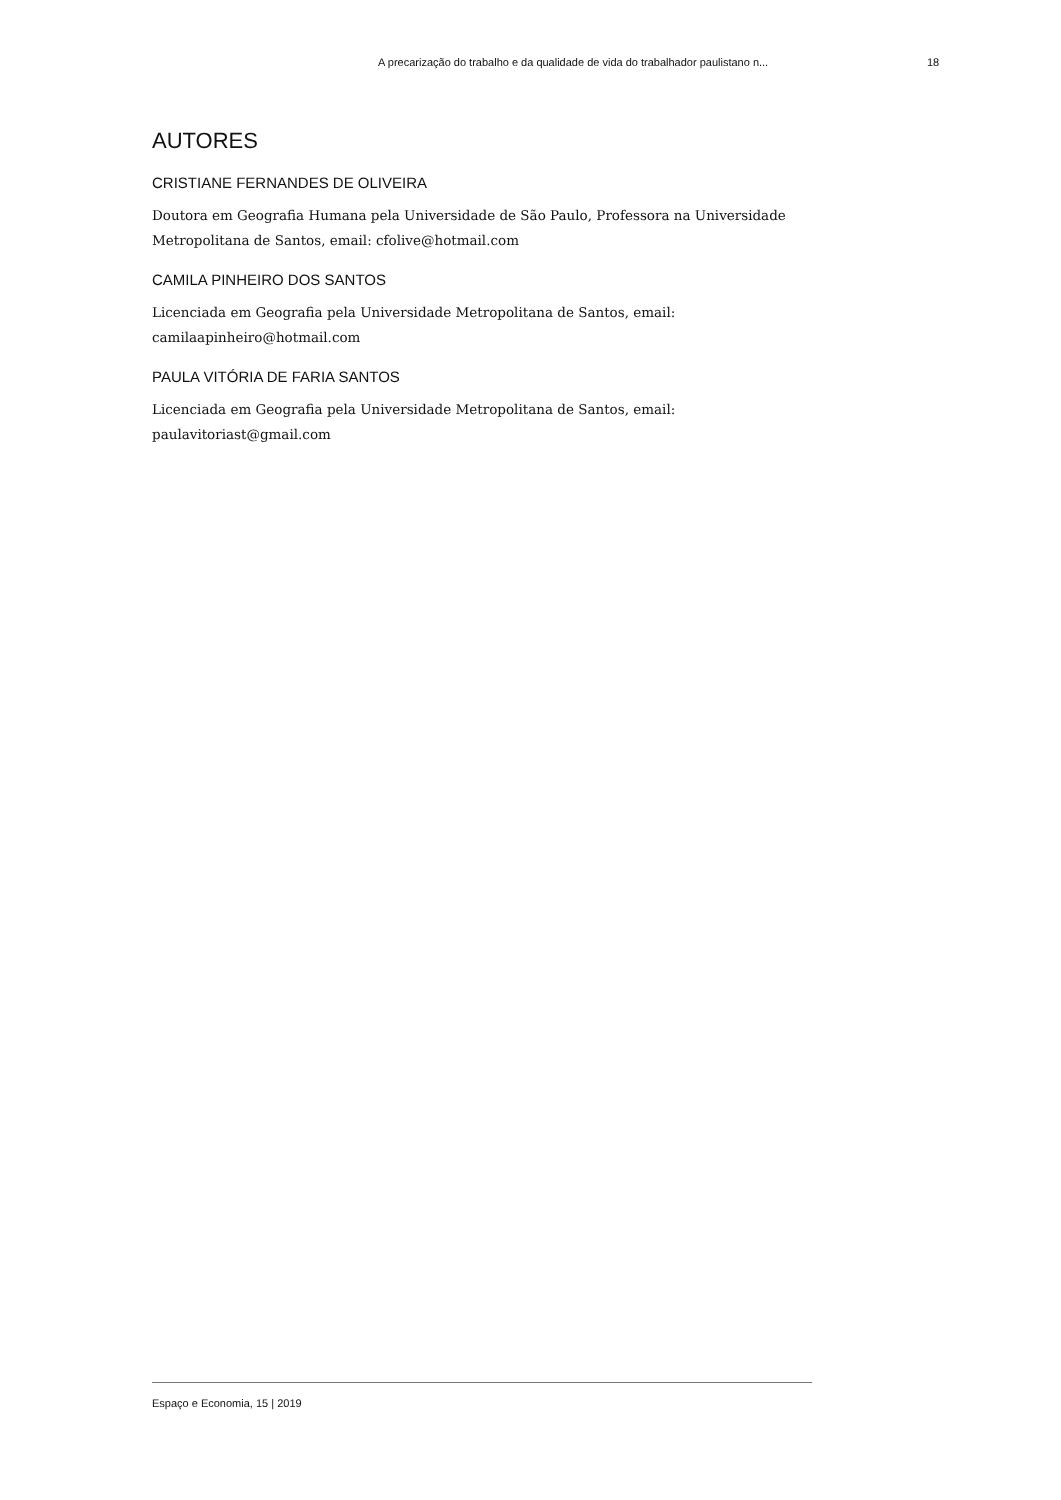A precarização do trabalho e da qualidade de vida do trabalhador paulistano n... 18
AUTORES
CRISTIANE FERNANDES DE OLIVEIRA
Doutora em Geografia Humana pela Universidade de São Paulo, Professora na Universidade Metropolitana de Santos, email: cfolive@hotmail.com
CAMILA PINHEIRO DOS SANTOS
Licenciada em Geografia pela Universidade Metropolitana de Santos, email:
camilaapinheiro@hotmail.com
PAULA VITÓRIA DE FARIA SANTOS
Licenciada em Geografia pela Universidade Metropolitana de Santos, email:
paulavitoriast@gmail.com
Espaço e Economia, 15 | 2019